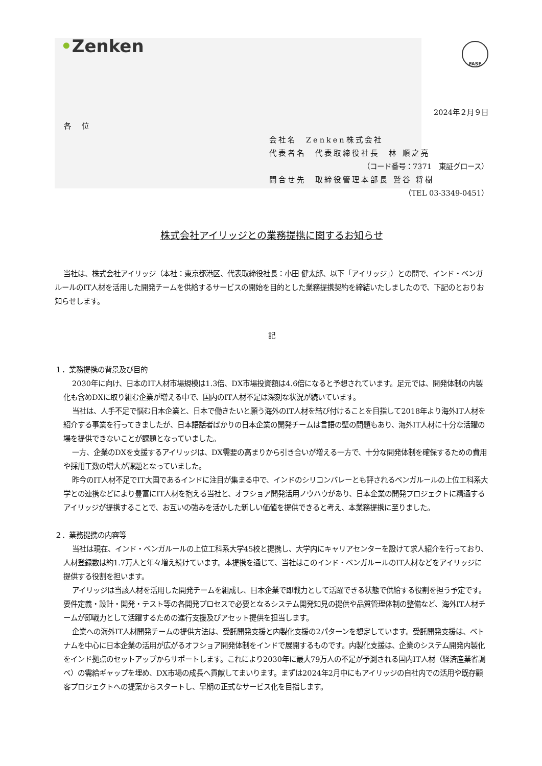•Zenken
FASF
2024年２月９日
各 位
会社名　Zenken株式会社
代表者名　代表取締役社長　林 順之亮
（コード番号：7371　東証グロース）
問合せ先　取締役管理本部長 鷲谷 将樹
（TEL 03-3349-0451）
株式会社アイリッジとの業務提携に関するお知らせ
当社は、株式会社アイリッジ（本社：東京都港区、代表取締役社長：小田 健太郎、以下「アイリッジ」）との間で、インド・ベンガルールのIT人材を活用した開発チームを供給するサービスの開始を目的とした業務提携契約を締結いたしましたので、下記のとおりお知らせします。
記
１．業務提携の背景及び目的
2030年に向け、日本のIT人材市場規模は1.3倍、DX市場投資額は4.6倍になると予想されています。足元では、開発体制の内製化も含めDXに取り組む企業が増える中で、国内のIT人材不足は深刻な状況が続いています。
当社は、人手不足で悩む日本企業と、日本で働きたいと願う海外のIT人材を結び付けることを目指して2018年より海外IT人材を紹介する事業を行ってきましたが、日本語話者ばかりの日本企業の開発チームは言語の壁の問題もあり、海外IT人材に十分な活躍の場を提供できないことが課題となっていました。
一方、企業のDXを支援するアイリッジは、DX需要の高まりから引き合いが増える一方で、十分な開発体制を確保するための費用や採用工数の増大が課題となっていました。
昨今のIT人材不足でIT大国であるインドに注目が集まる中で、インドのシリコンバレーとも評されるベンガルールの上位工科系大学との連携などにより豊富にIT人材を抱える当社と、オフショア開発活用ノウハウがあり、日本企業の開発プロジェクトに精通するアイリッジが提携することで、お互いの強みを活かした新しい価値を提供できると考え、本業務提携に至りました。
２．業務提携の内容等
当社は現在、インド・ベンガルールの上位工科系大学45校と提携し、大学内にキャリアセンターを設けて求人紹介を行っており、人材登録数は約1.7万人と年々増え続けています。本提携を通じて、当社はこのインド・ベンガルールのIT人材などをアイリッジに提供する役割を担います。
アイリッジは当該人材を活用した開発チームを組成し、日本企業で即戦力として活躍できる状態で供給する役割を担う予定です。要件定義・設計・開発・テスト等の各開発プロセスで必要となるシステム開発知見の提供や品質管理体制の整備など、海外IT人材チームが即戦力として活躍するための進行支援及びアセット提供を担当します。
企業への海外IT人材開発チームの提供方法は、受託開発支援と内製化支援の2パターンを想定しています。受託開発支援は、ベトナムを中心に日本企業の活用が広がるオフショア開発体制をインドで展開するものです。内製化支援は、企業のシステム開発内製化をインド拠点のセットアップからサポートします。これにより2030年に最大79万人の不足が予測される国内IT人材（経済産業省調べ）の需給ギャップを埋め、DX市場の成長へ貢献してまいります。まずは2024年2月中にもアイリッジの自社内での活用や既存顧客プロジェクトへの提案からスタートし、早期の正式なサービス化を目指します。